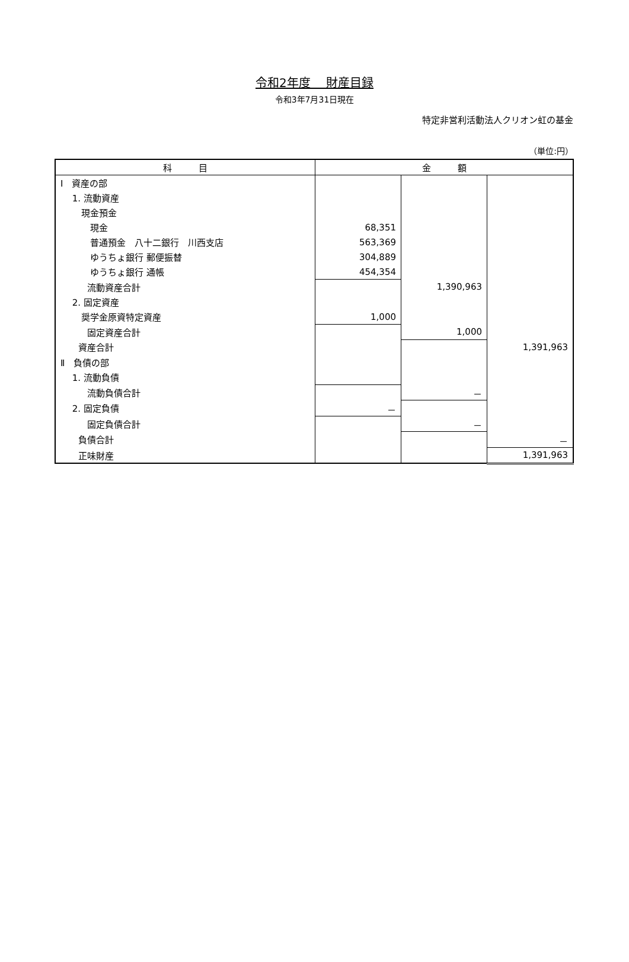令和2年度　 財産目録
令和3年7月31日現在
特定非営利活動法人クリオン虹の基金
（単位:円）
| 科 目 | 金 額 | | |
| --- | --- | --- | --- |
| Ⅰ 資産の部 | | | |
| 1. 流動資産 | | | |
| 現金預金 | | | |
| 現金 | 68,351 | | |
| 普通預金 八十二銀行 川西支店 | 563,369 | | |
| ゆうちょ銀行 郵便振替 | 304,889 | | |
| ゆうちょ銀行 通帳 | 454,354 | | |
| 流動資産合計 | | 1,390,963 | |
| 2. 固定資産 | | | |
| 奨学金原資特定資産 | 1,000 | | |
| 固定資産合計 | | 1,000 | |
| 資産合計 | | | 1,391,963 |
| Ⅱ 負債の部 | | | |
| 1. 流動負債 | | | |
| 流動負債合計 | | － | |
| 2. 固定負債 | － | | |
| 固定負債合計 | | － | |
| 負債合計 | | | － |
| 正味財産 | | | 1,391,963 |